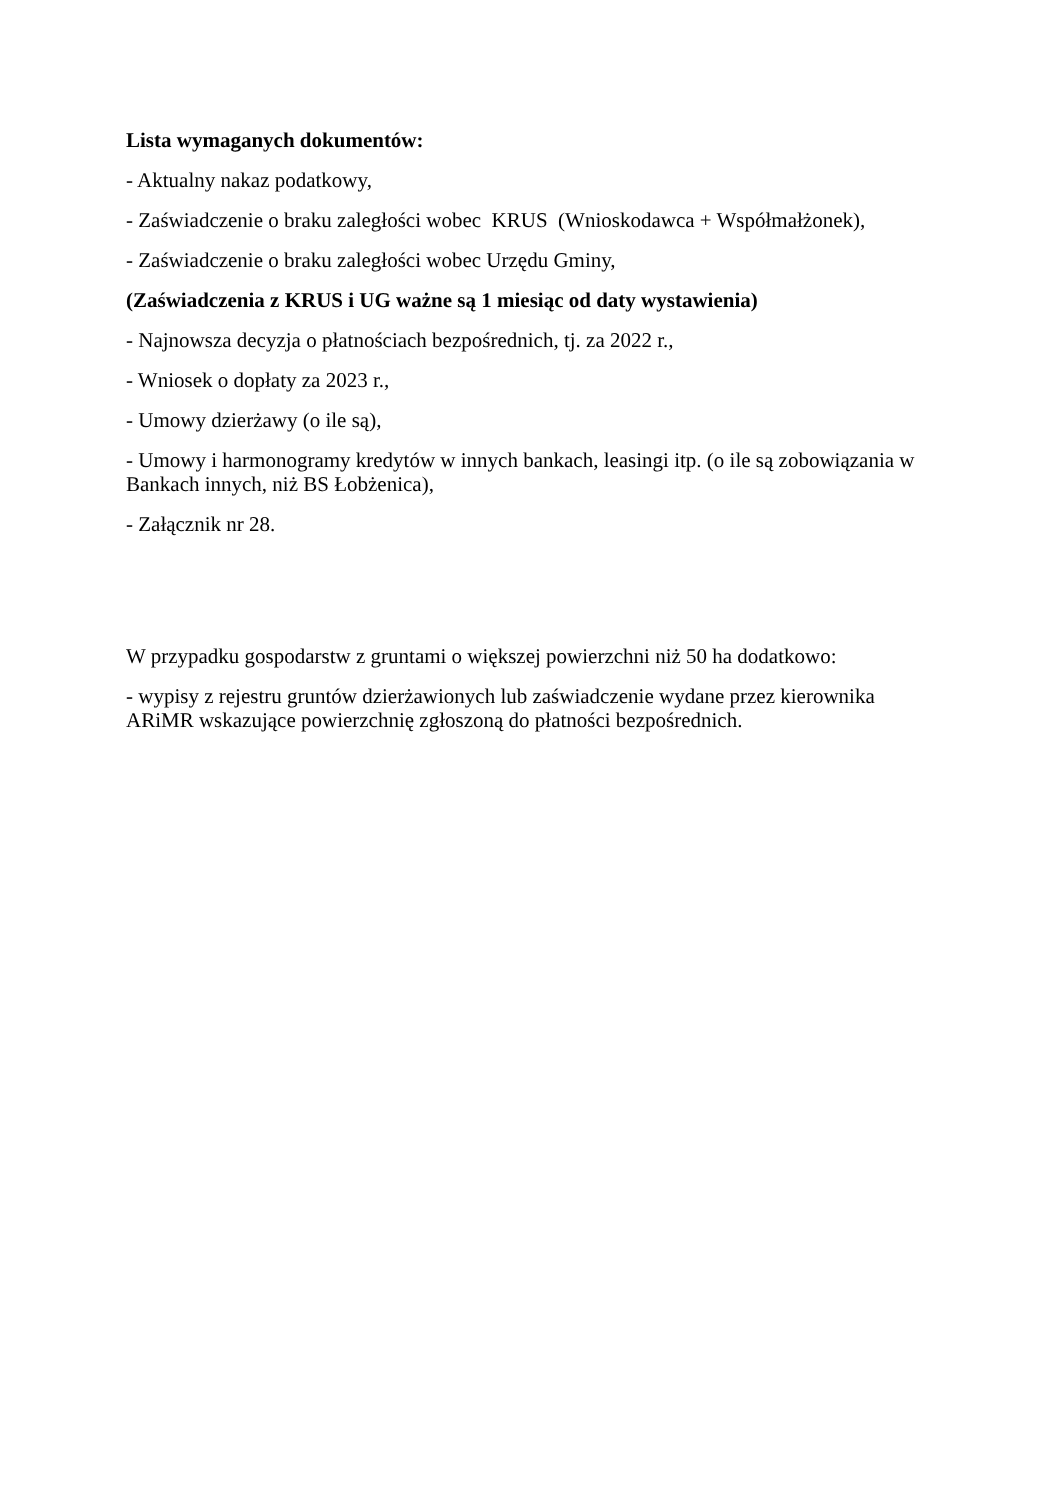Lista wymaganych dokumentów:
- Aktualny nakaz podatkowy,
- Zaświadczenie o braku zaległości wobec KRUS (Wnioskodawca + Współmałżonek),
- Zaświadczenie o braku zaległości wobec Urzędu Gminy,
(Zaświadczenia z KRUS i UG ważne są 1 miesiąc od daty wystawienia)
- Najnowsza decyzja o płatnościach bezpośrednich, tj. za 2022 r.,
- Wniosek o dopłaty za 2023 r.,
- Umowy dzierżawy (o ile są),
- Umowy i harmonogramy kredytów w innych bankach, leasingi itp. (o ile są zobowiązania w Bankach innych, niż BS Łobżenica),
- Załącznik nr 28.
W przypadku gospodarstw z gruntami o większej powierzchni niż 50 ha dodatkowo:
- wypisy z rejestru gruntów dzierżawionych lub zaświadczenie wydane przez kierownika ARiMR wskazujące powierzchnię zgłoszoną do płatności bezpośrednich.